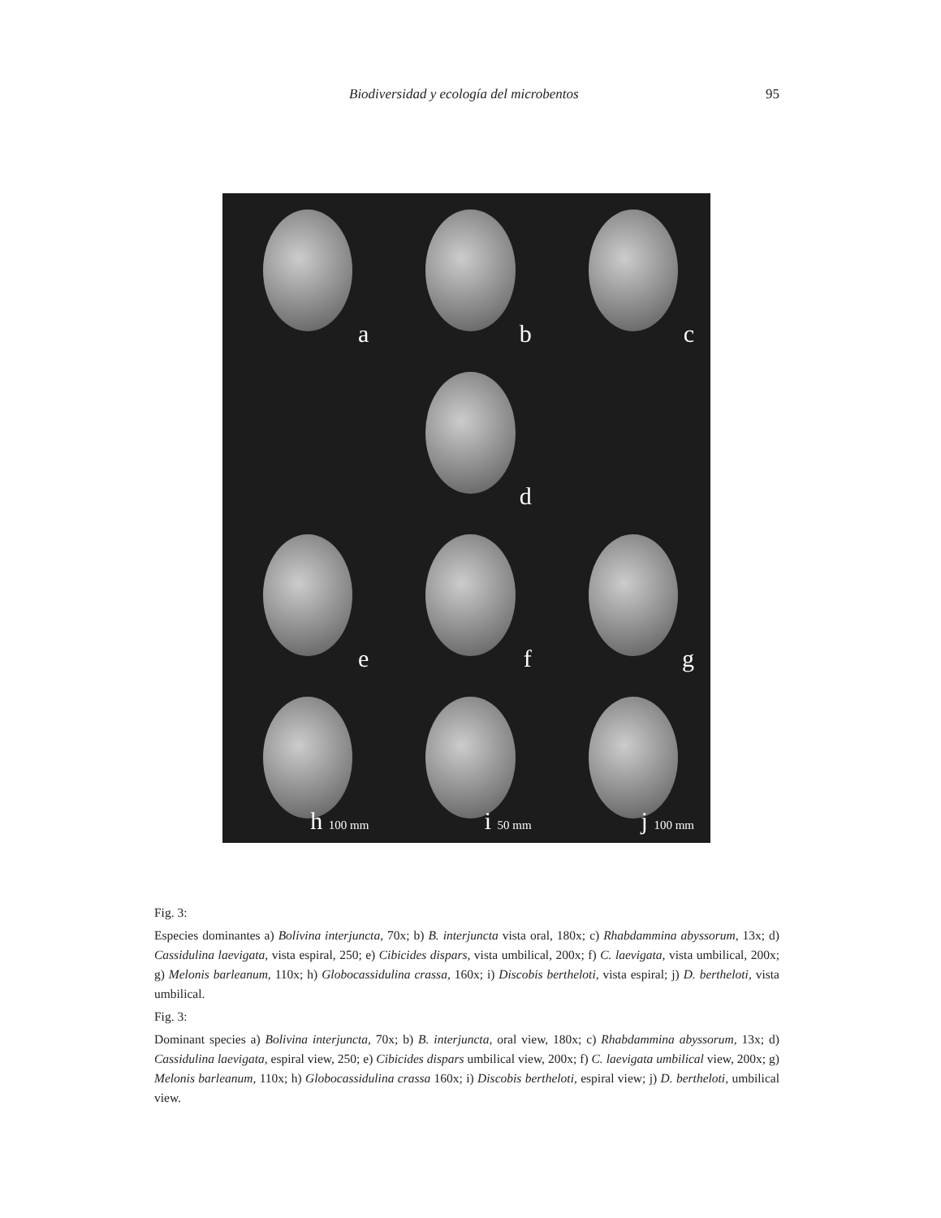Biodiversidad y ecología del microbentos 95
a
b
c
d
e
f
g
h 100 mm
i 50 mm
j 100 mm
Fig. 3:
Especies dominantes a) Bolivina interjuncta, 70x; b) B. interjuncta vista oral, 180x; c) Rhabdammina abyssorum, 13x; d) Cassidulina laevigata, vista espiral, 250; e) Cibicides dispars, vista umbilical, 200x; f) C. laevigata, vista umbilical, 200x; g) Melonis barleanum, 110x; h) Globocassidulina crassa, 160x; i) Discobis bertheloti, vista espiral; j) D. bertheloti, vista umbilical.
Fig. 3:
Dominant species a) Bolivina interjuncta, 70x; b) B. interjuncta, oral view, 180x; c) Rhabdammina abyssorum, 13x; d) Cassidulina laevigata, espiral view, 250; e) Cibicides dispars umbilical view, 200x; f) C. laevigata umbilical view, 200x; g) Melonis barleanum, 110x; h) Globocassidulina crassa 160x; i) Discobis bertheloti, espiral view; j) D. bertheloti, umbilical view.